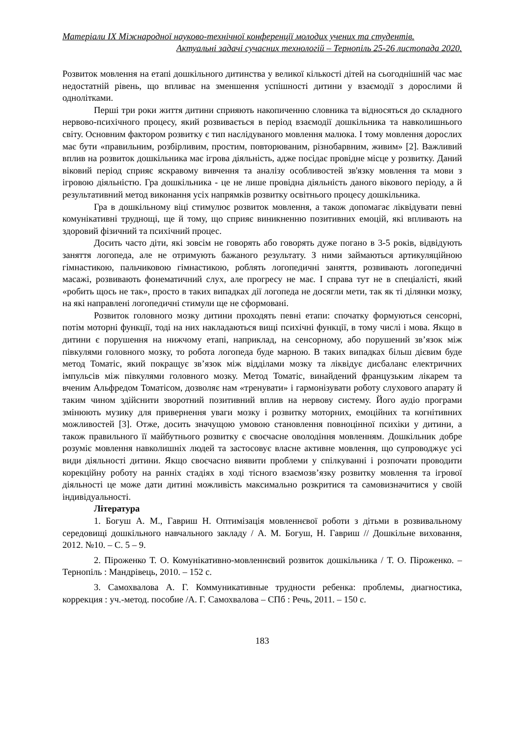Матеріали IX Міжнародної науково-технічної конференції молодих учених та студентів.
Актуальні задачі сучасних технологій – Тернопіль 25-26 листопада 2020.
Розвиток мовлення на етапі дошкільного дитинства у великої кількості дітей на сьогоднішній час має недостатній рівень, що впливає на зменшення успішності дитини у взаємодії з дорослими й однолітками.
Перші три роки життя дитини сприяють накопиченню словника та відносяться до складного нервово-психічного процесу, який розвивається в період взаємодії дошкільника та навколишнього світу. Основним фактором розвитку є тип наслідуваного мовлення малюка. І тому мовлення дорослих має бути «правильним, розбірливим, простим, повторюваним, різнобарвним, живим» [2]. Важливий вплив на розвиток дошкільника має ігрова діяльність, адже посідає провідне місце у розвитку. Даний віковий період сприяє яскравому вивчення та аналізу особливостей зв'язку мовлення та мови з ігровою діяльністю. Гра дошкільника - це не лише провідна діяльність даного вікового періоду, а й результативний метод виконання усіх напрямків розвитку освітнього процесу дошкільника.
Гра в дошкільному віці стимулює розвиток мовлення, а також допомагає ліквідувати певні комунікативні труднощі, ще й тому, що сприяє виникненню позитивних емоцій, які впливають на здоровий фізичний та психічний процес.
Досить часто діти, які зовсім не говорять або говорять дуже погано в 3-5 років, відвідують заняття логопеда, але не отримують бажаного результату. З ними займаються артикуляційною гімнастикою, пальчиковою гімнастикою, роблять логопедичні заняття, розвивають логопедичні масажі, розвивають фонематичний слух, але прогресу не має. І справа тут не в спеціалісті, який «робить щось не так», просто в таких випадках дії логопеда не досягли мети, так як ті ділянки мозку, на які направлені логопедичні стимули ще не сформовані.
Розвиток головного мозку дитини проходять певні етапи: спочатку формуються сенсорні, потім моторні функції, тоді на них накладаються вищі психічні функції, в тому числі і мова. Якщо в дитини є порушення на нижчому етапі, наприклад, на сенсорному, або порушений зв’язок між півкулями головного мозку, то робота логопеда буде марною. В таких випадках більш дієвим буде метод Томатіс, який покращує зв’язок між відділами мозку та ліквідує дисбаланс електричних імпульсів між півкулями головного мозку. Метод Томатіс, винайдений французьким лікарем та вченим Альфредом Томатісом, дозволяє нам «тренувати» і гармонізувати роботу слухового апарату й таким чином здійснити зворотний позитивний вплив на нервову систему. Його аудіо програми змінюють музику для привернення уваги мозку і розвитку моторних, емоційних та когнітивних можливостей [3]. Отже, досить значущою умовою становлення повноцінної психіки у дитини, а також правильного її майбутнього розвитку є своєчасне оволодіння мовленням. Дошкільник добре розуміє мовлення навколишніх людей та застосовує власне активне мовлення, що супроводжує усі види діяльності дитини. Якщо своєчасно виявити проблеми у спілкуванні і розпочати проводити корекційну роботу на ранніх стадіях в ході тісного взаємозв’язку розвитку мовлення та ігрової діяльності це може дати дитині можливість максимально розкритися та самовизначитися у своїй індивідуальності.
Література
1. Богуш А. М., Гавриш Н. Оптимізація мовленнєвої роботи з дітьми в розвивальному середовищі дошкільного навчального закладу / А. М. Богуш, Н. Гавриш // Дошкільне виховання, 2012. №10. – С. 5 – 9.
2. Піроженко Т. О. Комунікативно-мовленнєвий розвиток дошкільника / Т. О. Піроженко. – Тернопіль : Мандрівець, 2010. – 152 с.
3. Самохвалова А. Г. Коммуникативные трудности ребенка: проблемы, диагностика, коррекция : уч.-метод. пособие /А. Г. Самохвалова – СПб : Речь, 2011. – 150 с.
183